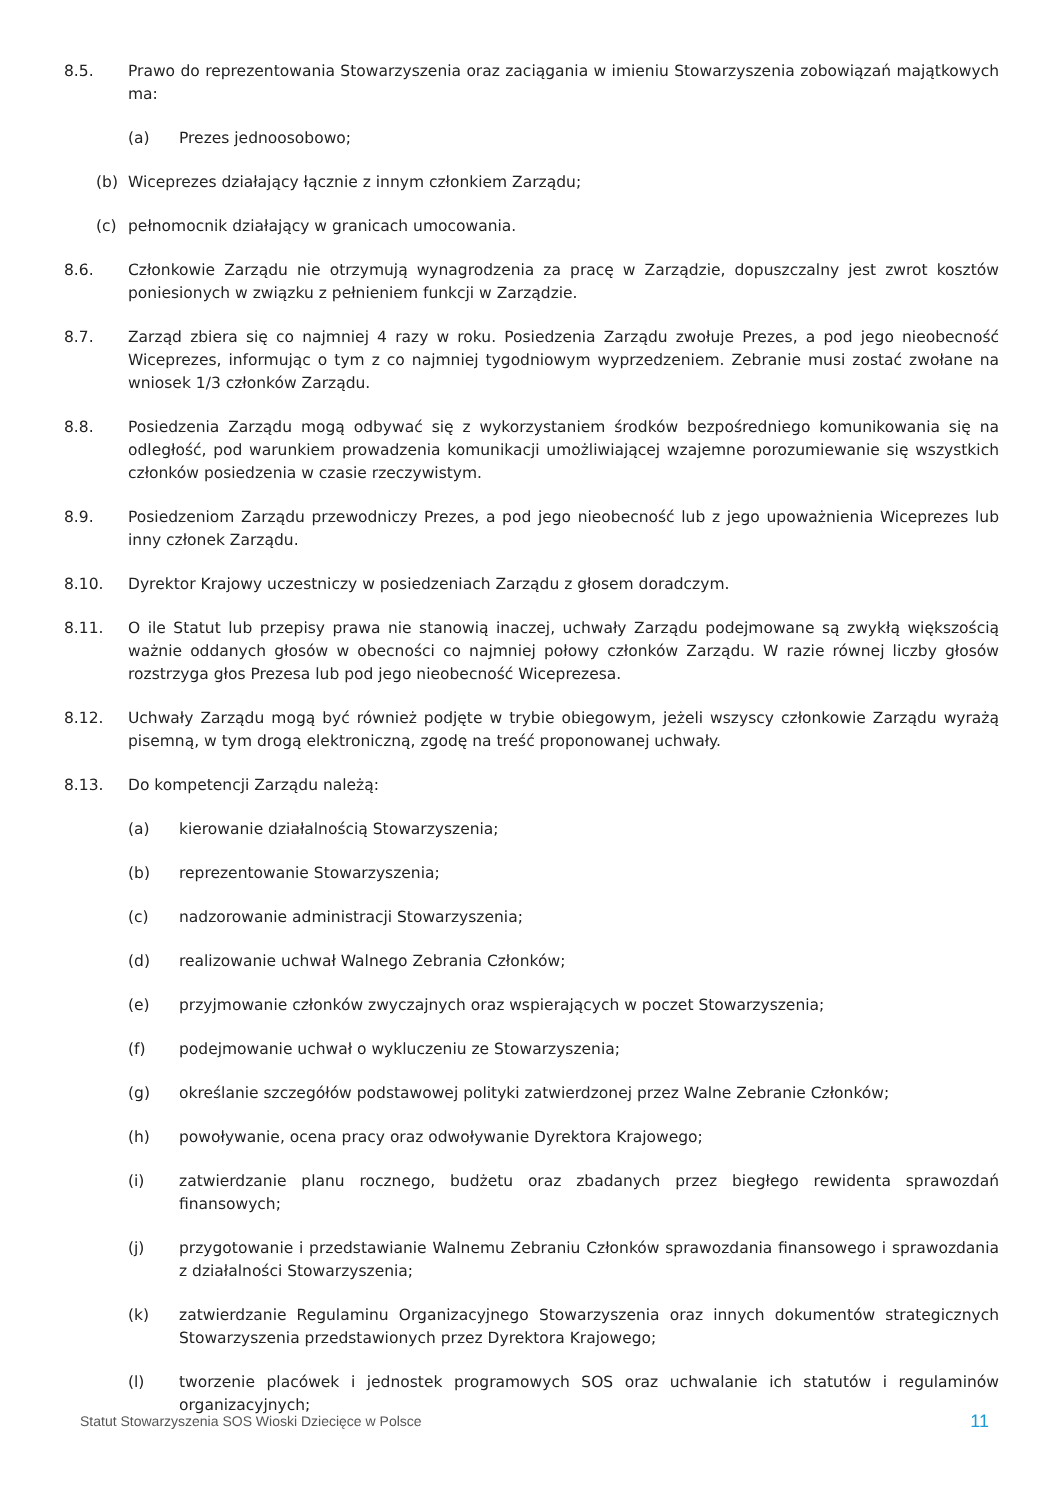8.5. Prawo do reprezentowania Stowarzyszenia oraz zaciągania w imieniu Stowarzyszenia zobowiązań majątkowych ma:
(a) Prezes jednoosobowo;
(b) Wiceprezes działający łącznie z innym członkiem Zarządu;
(c) pełnomocnik działający w granicach umocowania.
8.6. Członkowie Zarządu nie otrzymują wynagrodzenia za pracę w Zarządzie, dopuszczalny jest zwrot kosztów poniesionych w związku z pełnieniem funkcji w Zarządzie.
8.7. Zarząd zbiera się co najmniej 4 razy w roku. Posiedzenia Zarządu zwołuje Prezes, a pod jego nieobecność Wiceprezes, informując o tym z co najmniej tygodniowym wyprzedzeniem. Zebranie musi zostać zwołane na wniosek 1/3 członków Zarządu.
8.8. Posiedzenia Zarządu mogą odbywać się z wykorzystaniem środków bezpośredniego komunikowania się na odległość, pod warunkiem prowadzenia komunikacji umożliwiającej wzajemne porozumiewanie się wszystkich członków posiedzenia w czasie rzeczywistym.
8.9. Posiedzeniom Zarządu przewodniczy Prezes, a pod jego nieobecność lub z jego upoważnienia Wiceprezes lub inny członek Zarządu.
8.10. Dyrektor Krajowy uczestniczy w posiedzeniach Zarządu z głosem doradczym.
8.11. O ile Statut lub przepisy prawa nie stanowią inaczej, uchwały Zarządu podejmowane są zwykłą większością ważnie oddanych głosów w obecności co najmniej połowy członków Zarządu. W razie równej liczby głosów rozstrzyga głos Prezesa lub pod jego nieobecność Wiceprezesa.
8.12. Uchwały Zarządu mogą być również podjęte w trybie obiegowym, jeżeli wszyscy członkowie Zarządu wyrażą pisemną, w tym drogą elektroniczną, zgodę na treść proponowanej uchwały.
8.13. Do kompetencji Zarządu należą:
(a) kierowanie działalnością Stowarzyszenia;
(b) reprezentowanie Stowarzyszenia;
(c) nadzorowanie administracji Stowarzyszenia;
(d) realizowanie uchwał Walnego Zebrania Członków;
(e) przyjmowanie członków zwyczajnych oraz wspierających w poczet Stowarzyszenia;
(f) podejmowanie uchwał o wykluczeniu ze Stowarzyszenia;
(g) określanie szczegółów podstawowej polityki zatwierdzonej przez Walne Zebranie Członków;
(h) powoływanie, ocena pracy oraz odwoływanie Dyrektora Krajowego;
(i) zatwierdzanie planu rocznego, budżetu oraz zbadanych przez biegłego rewidenta sprawozdań finansowych;
(j) przygotowanie i przedstawianie Walnemu Zebraniu Członków sprawozdania finansowego i sprawozdania z działalności Stowarzyszenia;
(k) zatwierdzanie Regulaminu Organizacyjnego Stowarzyszenia oraz innych dokumentów strategicznych Stowarzyszenia przedstawionych przez Dyrektora Krajowego;
(l) tworzenie placówek i jednostek programowych SOS oraz uchwalanie ich statutów i regulaminów organizacyjnych;
Statut Stowarzyszenia SOS Wioski Dziecięce w Polsce 11